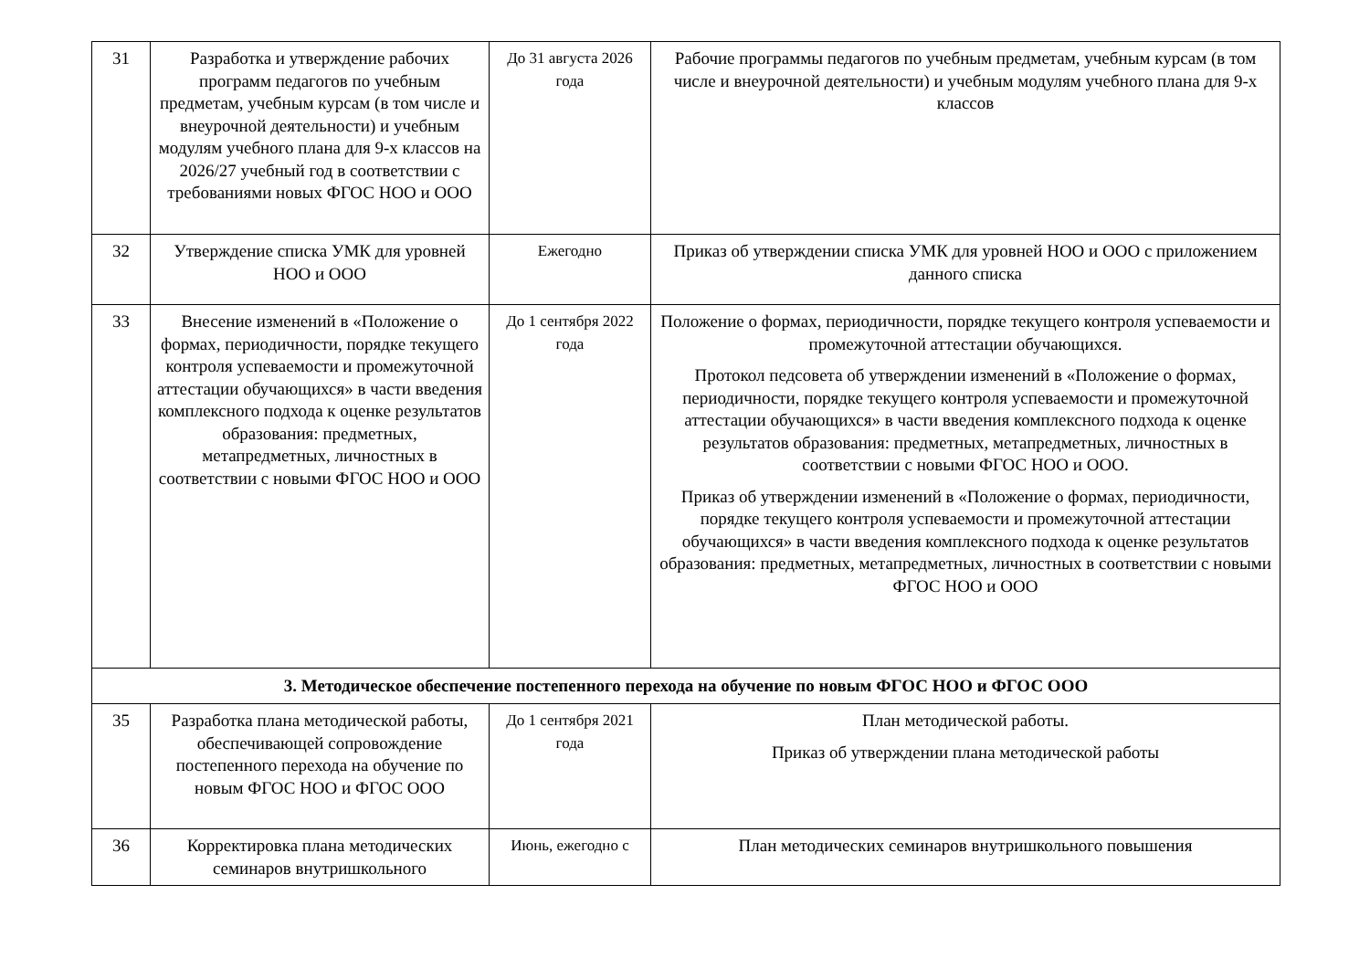| 31 | Разработка и утверждение рабочих программ педагогов по учебным предметам, учебным курсам (в том числе и внеурочной деятельности) и учебным модулям учебного плана для 9-х классов на 2026/27 учебный год в соответствии с требованиями новых ФГОС НОО и ООО | До 31 августа 2026 года | Рабочие программы педагогов по учебным предметам, учебным курсам (в том числе и внеурочной деятельности) и учебным модулям учебного плана для 9-х классов |
| 32 | Утверждение списка УМК для уровней НОО и ООО | Ежегодно | Приказ об утверждении списка УМК для уровней НОО и ООО с приложением данного списка |
| 33 | Внесение изменений в «Положение о формах, периодичности, порядке текущего контроля успеваемости и промежуточной аттестации обучающихся» в части введения комплексного подхода к оценке результатов образования: предметных, метапредметных, личностных в соответствии с новыми ФГОС НОО и ООО | До 1 сентября 2022 года | Положение о формах, периодичности, порядке текущего контроля успеваемости и промежуточной аттестации обучающихся. Протокол педсовета об утверждении изменений в «Положение о формах, периодичности, порядке текущего контроля успеваемости и промежуточной аттестации обучающихся» в части введения комплексного подхода к оценке результатов образования: предметных, метапредметных, личностных в соответствии с новыми ФГОС НОО и ООО. Приказ об утверждении изменений в «Положение о формах, периодичности, порядке текущего контроля успеваемости и промежуточной аттестации обучающихся» в части введения комплексного подхода к оценке результатов образования: предметных, метапредметных, личностных в соответствии с новыми ФГОС НОО и ООО |
| 3. Методическое обеспечение постепенного перехода на обучение по новым ФГОС НОО и ФГОС ООО | | | |
| 35 | Разработка плана методической работы, обеспечивающей сопровождение постепенного перехода на обучение по новым ФГОС НОО и ФГОС ООО | До 1 сентября 2021 года | План методической работы. Приказ об утверждении плана методической работы |
| 36 | Корректировка плана методических семинаров внутришкольного | Июнь, ежегодно с | План методических семинаров внутришкольного повышения |